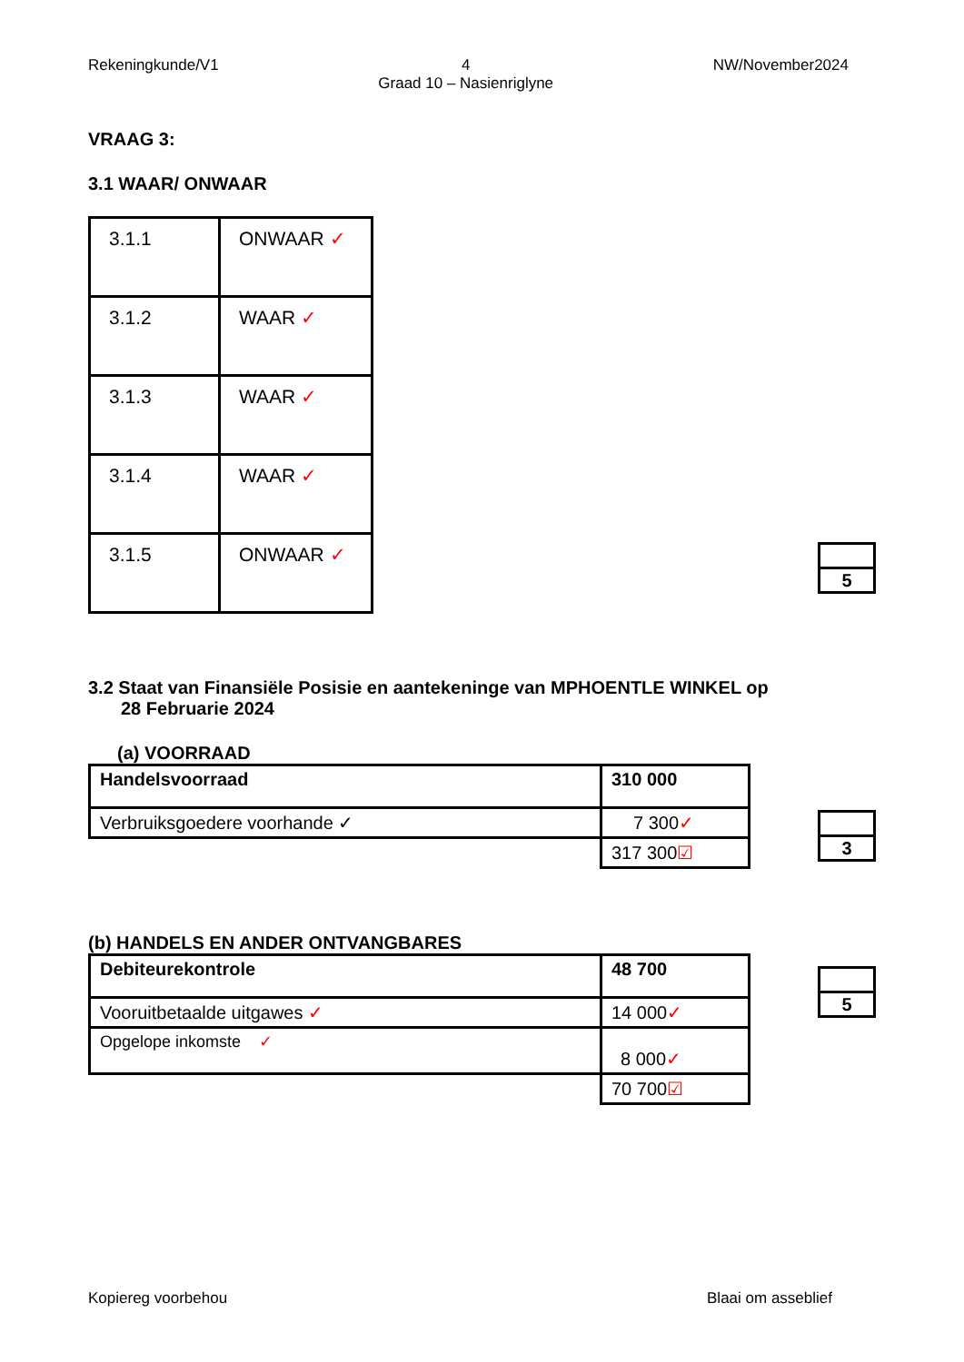Rekeningkunde/V1 4
Graad 10 – Nasienriglyne
NW/November2024
VRAAG 3:
3.1 WAAR/ ONWAAR
| 3.1.1 | ONWAAR ✓ |
| 3.1.2 | WAAR ✓ |
| 3.1.3 | WAAR ✓ |
| 3.1.4 | WAAR ✓ |
| 3.1.5 | ONWAAR ✓ |
| 5 |
3.2 Staat van Finansiële Posisie en aantekeninge van MPHOENTLE WINKEL op
28 Februarie 2024
(a) VOORRAAD
| Handelsvoorraad | 310 000 |
| Verbruiksgoedere voorhande ✓ | 7 300 ✓ |
| | 317 300 ☑ |
| 3 |
(b) HANDELS EN ANDER ONTVANGBARES
| Debiteurekontrole | 48 700 |
| Vooruitbetaalde uitgawes ✓ | 14 000 ✓ |
| Opgelope inkomste ✓ | 8 000 ✓ |
| | 70 700 ☑ |
| 5 |
Kopiereg voorbehou Blaai om asseblief